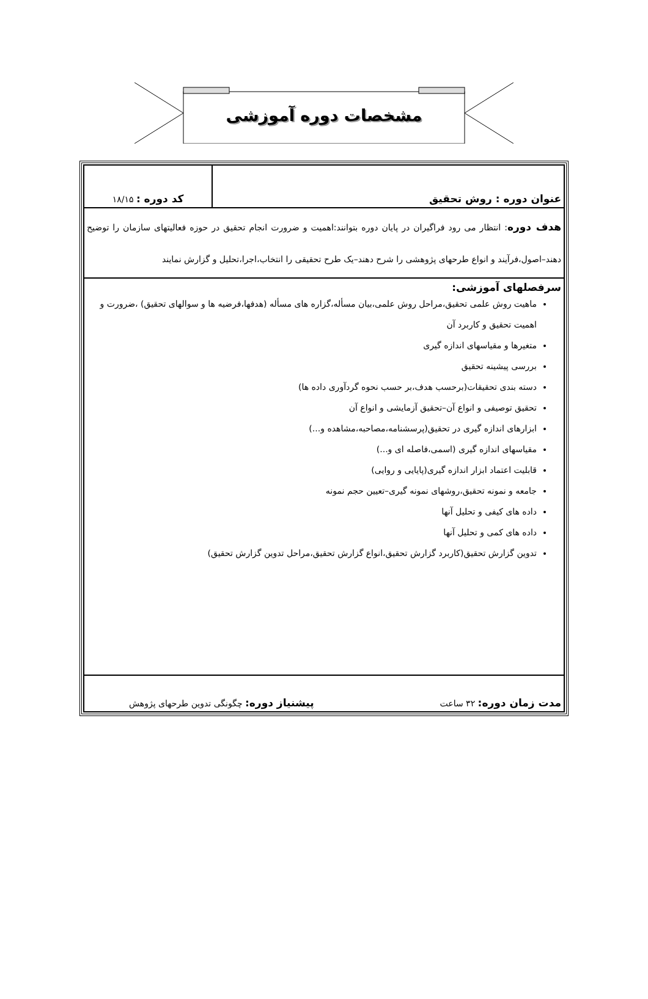مشخصات دوره آموزشی
| عنوان دوره : روش تحقیق | کد دوره : ۱۸/۱۵ |
| هدف دوره : انتظار می رود فراگیران در پایان دوره بتوانند:اهمیت و ضرورت انجام تحقیق در حوزه فعالیتهای سازمان را توضیح دهند–اصول،فرآیند و انواع طرحهای پژوهشی را شرح دهند–یک طرح تحقیقی را انتخاب،اجرا،تحلیل و گزارش نمایند | |
| سرفصلهای آموزشی: ماهیت روش علمی تحقیق،مراحل روش علمی،بیان مسأله،گزاره های مسأله (هدفها،فرضیه ها و سوالهای تحقیق) ،ضرورت و اهمیت تحقیق و کاربرد آن متغیرها و مقیاسهای اندازه گیری بررسی پیشینه تحقیق دسته بندی تحقیقات(برحسب هدف،بر حسب نحوه گردآوری داده ها) تحقیق توصیفی و انواع آن–تحقیق آزمایشی و انواع آن ابزارهای اندازه گیری در تحقیق(پرسشنامه،مصاحبه،مشاهده و...) مقیاسهای اندازه گیری (اسمی،فاصله ای و...) قابلیت اعتماد ابزار اندازه گیری(پایایی و روایی) جامعه و نمونه تحقیق،روشهای نمونه گیری–تعیین حجم نمونه داده های کیفی و تحلیل آنها داده های کمی و تحلیل آنها تدوین گزارش تحقیق(کاربرد گزارش تحقیق،انواع گزارش تحقیق،مراحل تدوین گزارش تحقیق) | |
| مدت زمان دوره: ۳۲ ساعت پیشنیاز دوره: چگونگی تدوین طرحهای پژوهش | |